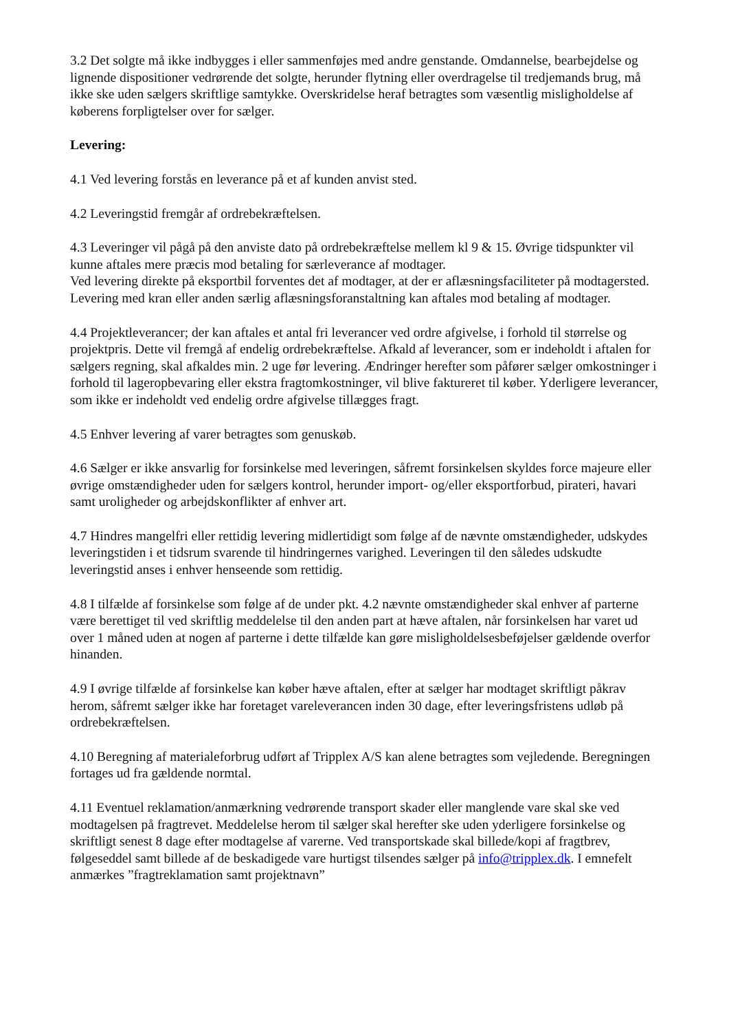3.2 Det solgte må ikke indbygges i eller sammenføjes med andre genstande. Omdannelse, bearbejdelse og lignende dispositioner vedrørende det solgte, herunder flytning eller overdragelse til tredjemands brug, må ikke ske uden sælgers skriftlige samtykke. Overskridelse heraf betragtes som væsentlig misligholdelse af køberens forpligtelser over for sælger.
Levering:
4.1 Ved levering forstås en leverance på et af kunden anvist sted.
4.2 Leveringstid fremgår af ordrebekræftelsen.
4.3 Leveringer vil pågå på den anviste dato på ordrebekræftelse mellem kl 9 & 15. Øvrige tidspunkter vil kunne aftales mere præcis mod betaling for særleverance af modtager.
Ved levering direkte på eksportbil forventes det af modtager, at der er aflæsningsfaciliteter på modtagersted. Levering med kran eller anden særlig aflæsningsforanstaltning kan aftales mod betaling af modtager.
4.4 Projektleverancer; der kan aftales et antal fri leverancer ved ordre afgivelse, i forhold til størrelse og projektpris. Dette vil fremgå af endelig ordrebekræftelse. Afkald af leverancer, som er indeholdt i aftalen for sælgers regning, skal afkaldes min. 2 uge før levering. Ændringer herefter som påfører sælger omkostninger i forhold til lageropbevaring eller ekstra fragtomkostninger, vil blive faktureret til køber. Yderligere leverancer, som ikke er indeholdt ved endelig ordre afgivelse tillægges fragt.
4.5 Enhver levering af varer betragtes som genuskøb.
4.6 Sælger er ikke ansvarlig for forsinkelse med leveringen, såfremt forsinkelsen skyldes force majeure eller øvrige omstændigheder uden for sælgers kontrol, herunder import- og/eller eksportforbud, pirateri, havari samt uroligheder og arbejdskonflikter af enhver art.
4.7 Hindres mangelfri eller rettidig levering midlertidigt som følge af de nævnte omstændigheder, udskydes leveringstiden i et tidsrum svarende til hindringernes varighed. Leveringen til den således udskudte leveringstid anses i enhver henseende som rettidig.
4.8 I tilfælde af forsinkelse som følge af de under pkt. 4.2 nævnte omstændigheder skal enhver af parterne være berettiget til ved skriftlig meddelelse til den anden part at hæve aftalen, når forsinkelsen har varet ud over 1 måned uden at nogen af parterne i dette tilfælde kan gøre misligholdelsesbeføjelser gældende overfor hinanden.
4.9 I øvrige tilfælde af forsinkelse kan køber hæve aftalen, efter at sælger har modtaget skriftligt påkrav herom, såfremt sælger ikke har foretaget vareleverancen inden 30 dage, efter leveringsfristens udløb på ordrebekræftelsen.
4.10 Beregning af materialeforbrug udført af Tripplex A/S kan alene betragtes som vejledende. Beregningen fortages ud fra gældende normtal.
4.11 Eventuel reklamation/anmærkning vedrørende transport skader eller manglende vare skal ske ved modtagelsen på fragtrevet. Meddelelse herom til sælger skal herefter ske uden yderligere forsinkelse og skriftligt senest 8 dage efter modtagelse af varerne. Ved transportskade skal billede/kopi af fragtbrev, følgeseddel samt billede af de beskadigede vare hurtigst tilsendes sælger på info@tripplex.dk. I emnefelt anmærkes ”fragtreklamation samt projektnavn”